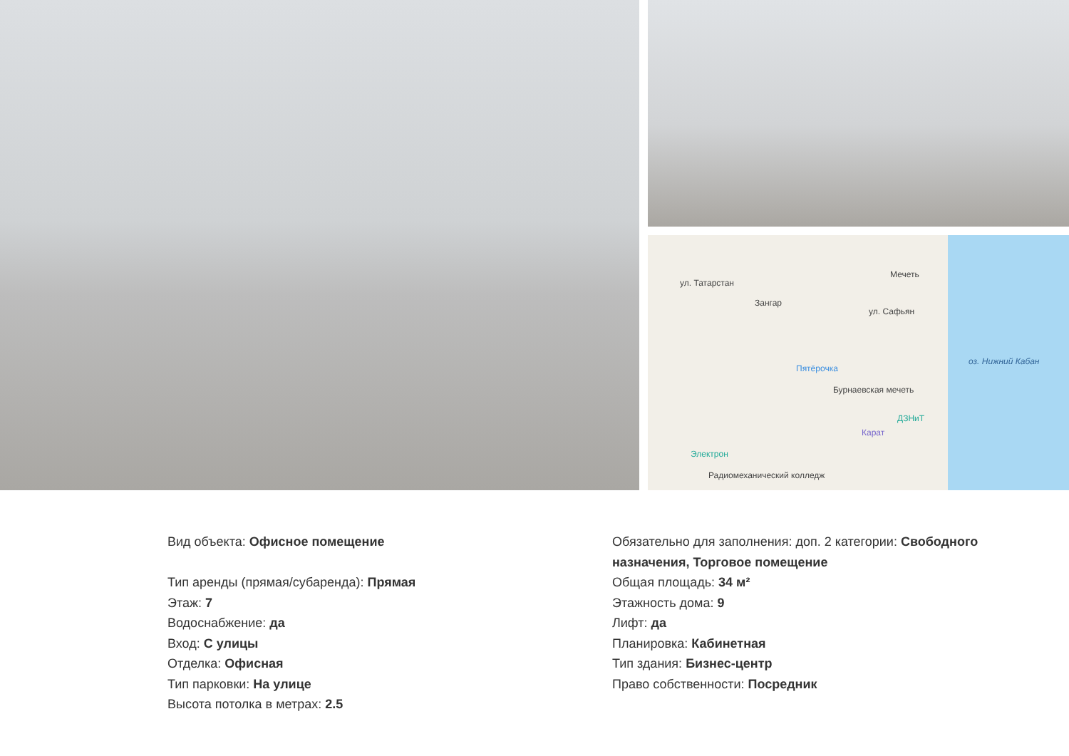ул. Татарстан
Зангар
Мечеть
ул. Сафьян
Пятёрочка
Бурнаевская мечеть
ДЗНиТ
Карат
Электрон
Радиомеханический колледж
оз. Нижний Кабан
Вид объекта: Офисное помещение
Тип аренды (прямая/субаренда): Прямая
Этаж: 7
Водоснабжение: да
Вход: С улицы
Отделка: Офисная
Тип парковки: На улице
Высота потолка в метрах: 2.5
Обязательно для заполнения: доп. 2 категории: Свободного назначения, Торговое помещение
Общая площадь: 34 м²
Этажность дома: 9
Лифт: да
Планировка: Кабинетная
Тип здания: Бизнес-центр
Право собственности: Посредник